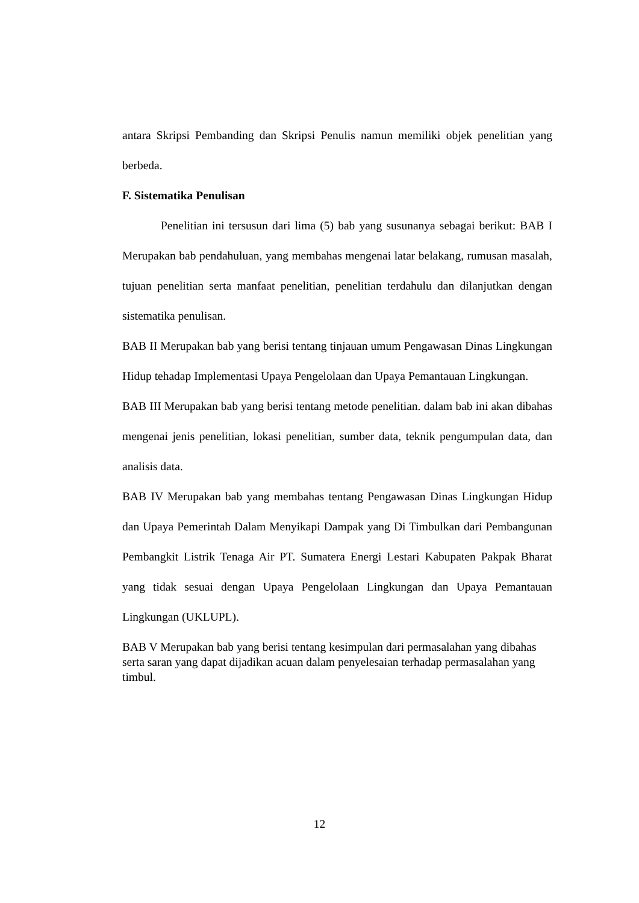antara Skripsi Pembanding dan Skripsi Penulis namun memiliki objek penelitian yang berbeda.
F. Sistematika Penulisan
Penelitian ini tersusun dari lima (5) bab yang susunanya sebagai berikut: BAB I Merupakan bab pendahuluan, yang membahas mengenai latar belakang, rumusan masalah, tujuan penelitian serta manfaat penelitian, penelitian terdahulu dan dilanjutkan dengan sistematika penulisan.
BAB II Merupakan bab yang berisi tentang tinjauan umum Pengawasan Dinas Lingkungan Hidup tehadap Implementasi Upaya Pengelolaan dan Upaya Pemantauan Lingkungan.
BAB III Merupakan bab yang berisi tentang metode penelitian. dalam bab ini akan dibahas mengenai jenis penelitian, lokasi penelitian, sumber data, teknik pengumpulan data, dan analisis data.
BAB IV Merupakan bab yang membahas tentang Pengawasan Dinas Lingkungan Hidup dan Upaya Pemerintah Dalam Menyikapi Dampak yang Di Timbulkan dari Pembangunan Pembangkit Listrik Tenaga Air PT. Sumatera Energi Lestari Kabupaten Pakpak Bharat yang tidak sesuai dengan Upaya Pengelolaan Lingkungan dan Upaya Pemantauan Lingkungan (UKLUPL).
BAB V Merupakan bab yang berisi tentang kesimpulan dari permasalahan yang dibahas serta saran yang dapat dijadikan acuan dalam penyelesaian terhadap permasalahan yang timbul.
12